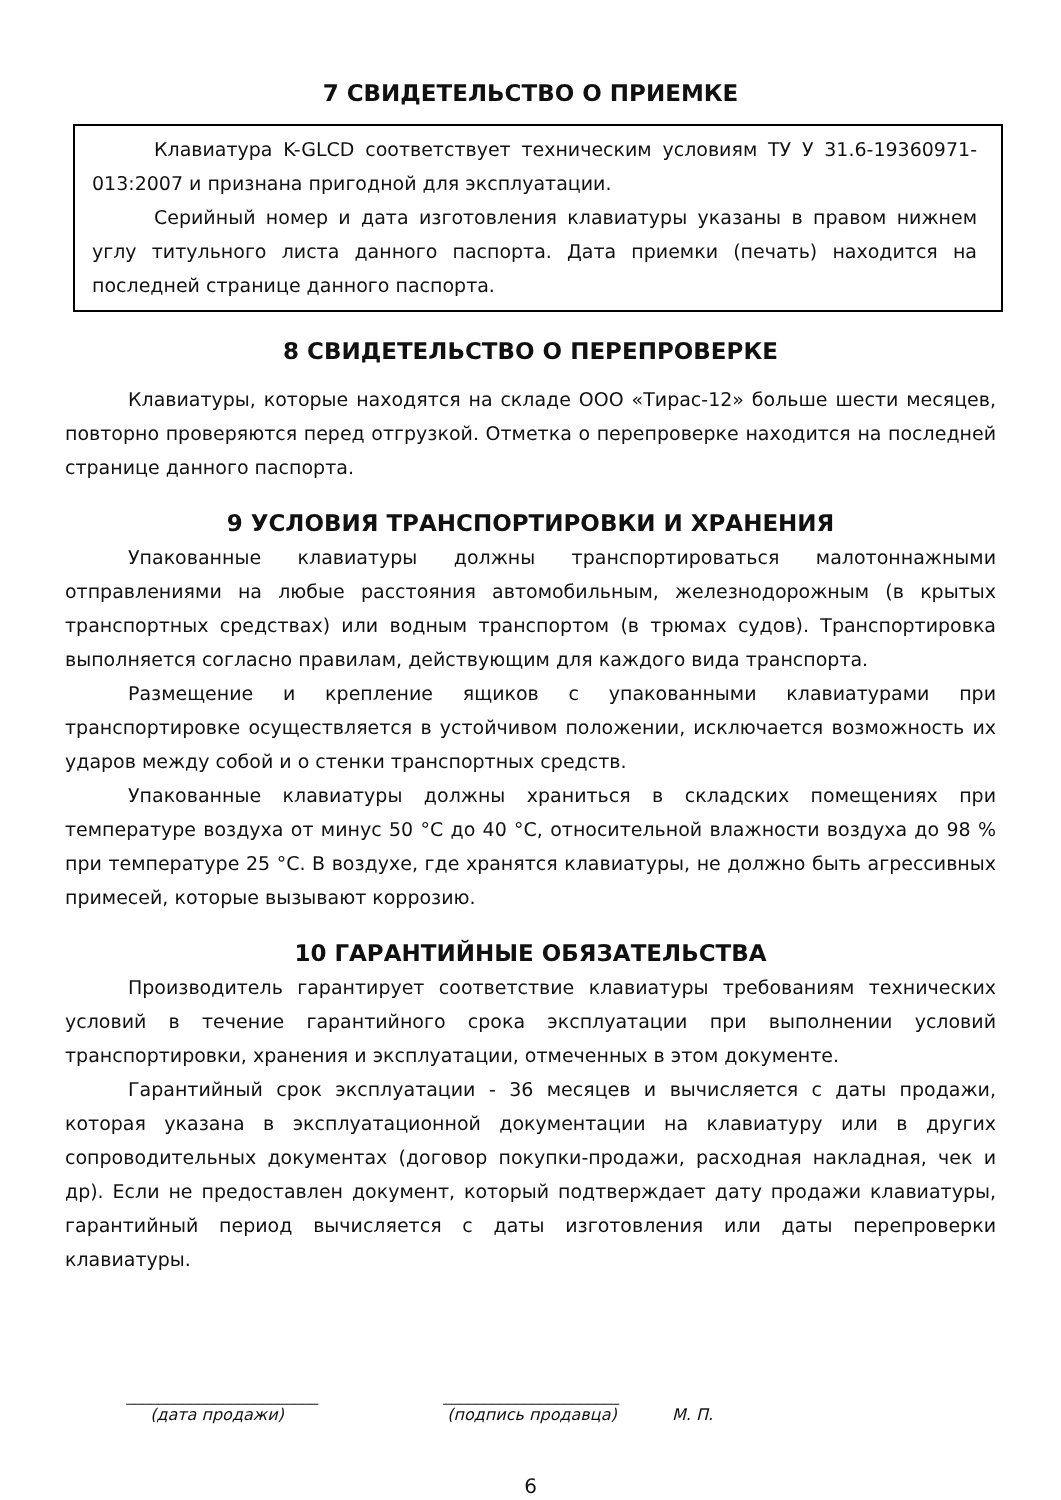7 СВИДЕТЕЛЬСТВО О ПРИЕМКЕ
Клавиатура K-GLCD соответствует техническим условиям ТУ У 31.6-19360971-013:2007 и признана пригодной для эксплуатации.
Серийный номер и дата изготовления клавиатуры указаны в правом нижнем углу титульного листа данного паспорта. Дата приемки (печать) находится на последней странице данного паспорта.
8 СВИДЕТЕЛЬСТВО О ПЕРЕПРОВЕРКЕ
Клавиатуры, которые находятся на складе ООО «Тирас-12» больше шести месяцев, повторно проверяются перед отгрузкой. Отметка о перепроверке находится на последней странице данного паспорта.
9 УСЛОВИЯ ТРАНСПОРТИРОВКИ И ХРАНЕНИЯ
Упакованные клавиатуры должны транспортироваться малотоннажными отправлениями на любые расстояния автомобильным, железнодорожным (в крытых транспортных средствах) или водным транспортом (в трюмах судов). Транспортировка выполняется согласно правилам, действующим для каждого вида транспорта.
Размещение и крепление ящиков с упакованными клавиатурами при транспортировке осуществляется в устойчивом положении, исключается возможность их ударов между собой и о стенки транспортных средств.
Упакованные клавиатуры должны храниться в складских помещениях при температуре воздуха от минус 50 °С до 40 °С, относительной влажности воздуха до 98 % при температуре 25 °С. В воздухе, где хранятся клавиатуры, не должно быть агрессивных примесей, которые вызывают коррозию.
10 ГАРАНТИЙНЫЕ ОБЯЗАТЕЛЬСТВА
Производитель гарантирует соответствие клавиатуры требованиям технических условий в течение гарантийного срока эксплуатации при выполнении условий транспортировки, хранения и эксплуатации, отмеченных в этом документе.
Гарантийный срок эксплуатации - 36 месяцев и вычисляется с даты продажи, которая указана в эксплуатационной документации на клавиатуру или в других сопроводительных документах (договор покупки-продажи, расходная накладная, чек и др). Если не предоставлен документ, который подтверждает дату продажи клавиатуры, гарантийный период вычисляется с даты изготовления или даты перепроверки клавиатуры.
________________________
(дата продажи)
______________________
(подпись продавца)
М. П.
6